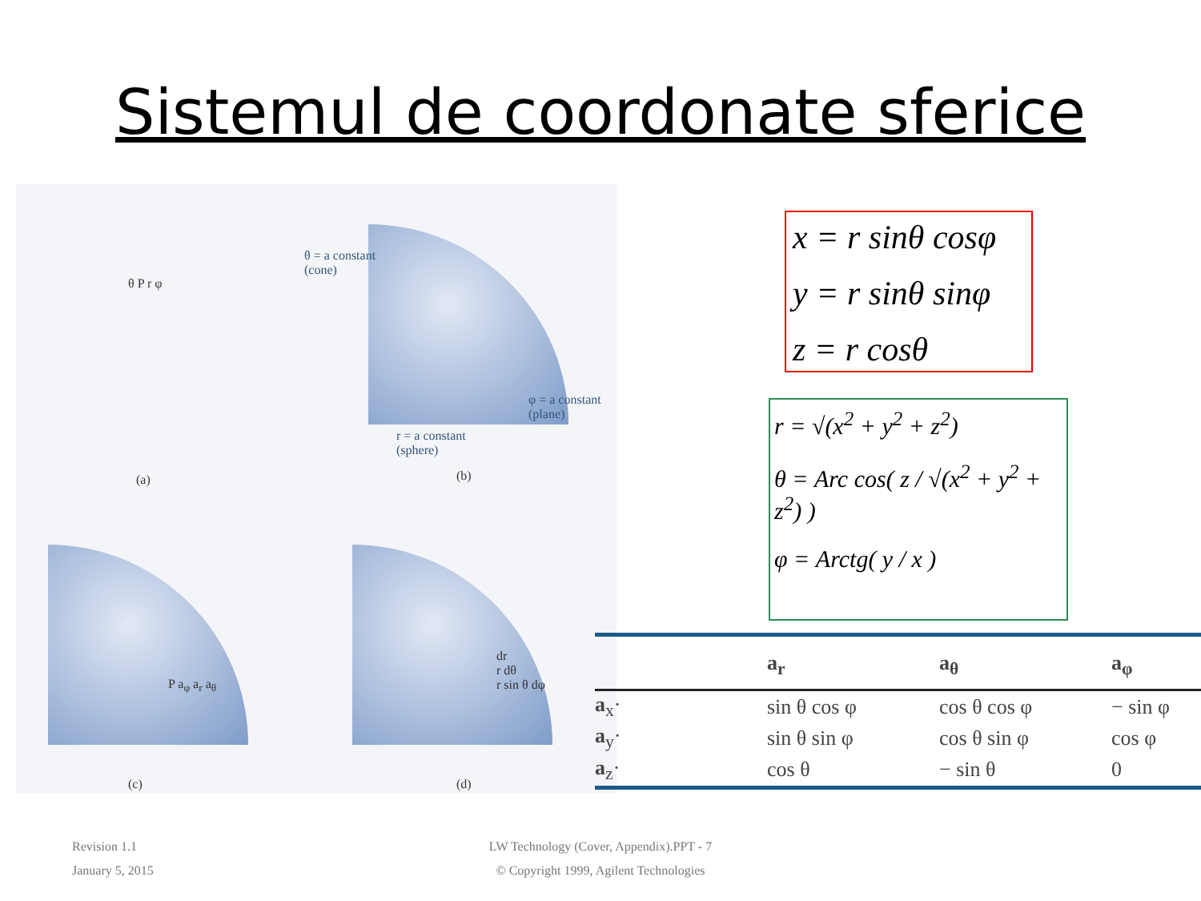Sistemul de coordonate sferice
(a)
θ P r φ
θ = a constant
(cone)
φ = a constant
(plane)
r = a constant
(sphere)
(b)
P a<sub>φ</sub> a<sub>r</sub> a<sub>θ</sub>
(c)
dr
r dθ
r sin θ dφ
(d)
x = r sinθ cosφ
y = r sinθ sinφ
z = r cosθ
r = √(x<sup>2</sup> + y<sup>2</sup> + z<sup>2</sup>)
θ = Arc cos( z / √(x<sup>2</sup> + y<sup>2</sup> + z<sup>2</sup>) )
φ = Arctg( y / x )
| | a<sub>r</sub> | a<sub>θ</sub> | a<sub>φ</sub> |
| --- | --- | --- | --- |
| a<sub>x</sub>· | sin θ cos φ | cos θ cos φ | − sin φ |
| a<sub>y</sub>· | sin θ sin φ | cos θ sin φ | cos φ |
| a<sub>z</sub>· | cos θ | − sin θ | 0 |
Revision 1.1
January 5, 2015
LW Technology (Cover, Appendix).PPT - 7
© Copyright 1999, Agilent Technologies